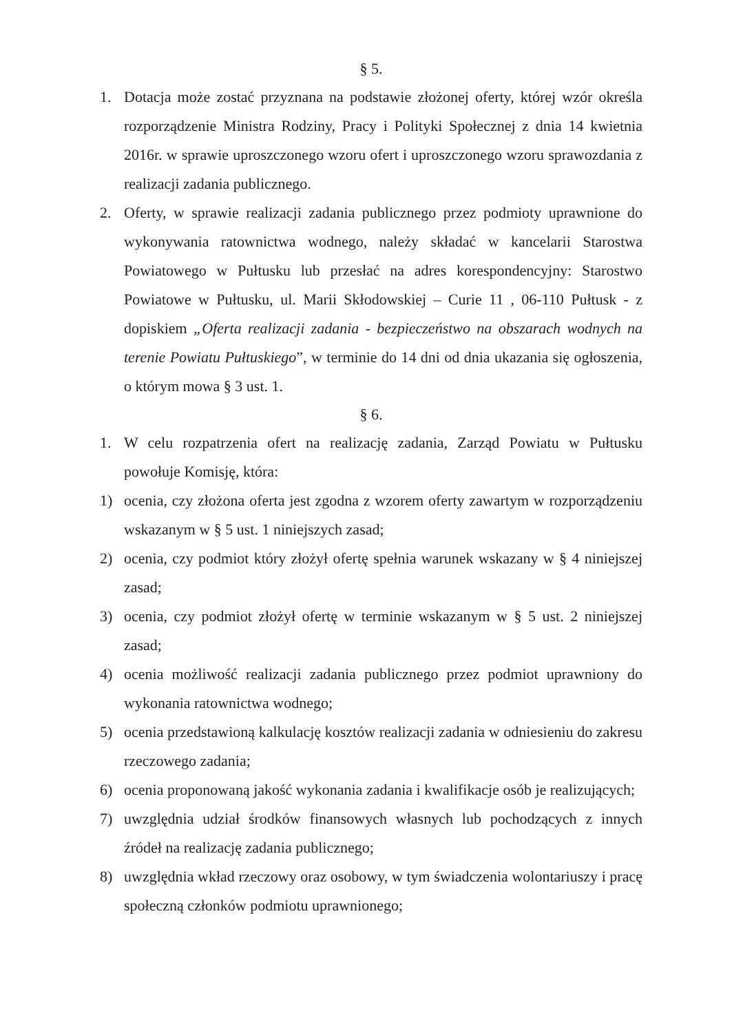§ 5.
1. Dotacja może zostać przyznana na podstawie złożonej oferty, której wzór określa rozporządzenie Ministra Rodziny, Pracy i Polityki Społecznej z dnia 14 kwietnia 2016r. w sprawie uproszczonego wzoru ofert i uproszczonego wzoru sprawozdania z realizacji zadania publicznego.
2. Oferty, w sprawie realizacji zadania publicznego przez podmioty uprawnione do wykonywania ratownictwa wodnego, należy składać w kancelarii Starostwa Powiatowego w Pułtusku lub przesłać na adres korespondencyjny: Starostwo Powiatowe w Pułtusku, ul. Marii Skłodowskiej – Curie 11 , 06-110 Pułtusk - z dopiskiem „Oferta realizacji zadania - bezpieczeństwo na obszarach wodnych na terenie Powiatu Pułtuskiego”, w terminie do 14 dni od dnia ukazania się ogłoszenia, o którym mowa § 3 ust. 1.
§ 6.
1. W celu rozpatrzenia ofert na realizację zadania, Zarząd Powiatu w Pułtusku powołuje Komisję, która:
1) ocenia, czy złożona oferta jest zgodna z wzorem oferty zawartym w rozporządzeniu wskazanym w § 5 ust. 1 niniejszych zasad;
2) ocenia, czy podmiot który złożył ofertę spełnia warunek wskazany w § 4 niniejszej zasad;
3) ocenia, czy podmiot złożył ofertę w terminie wskazanym w § 5 ust. 2 niniejszej zasad;
4) ocenia możliwość realizacji zadania publicznego przez podmiot uprawniony do wykonania ratownictwa wodnego;
5) ocenia przedstawioną kalkulację kosztów realizacji zadania w odniesieniu do zakresu rzeczowego zadania;
6) ocenia proponowaną jakość wykonania zadania i kwalifikacje osób je realizujących;
7) uwzględnia udział środków finansowych własnych lub pochodzących z innych źródeł na realizację zadania publicznego;
8) uwzględnia wkład rzeczowy oraz osobowy, w tym świadczenia wolontariuszy i pracę społeczną członków podmiotu uprawnionego;